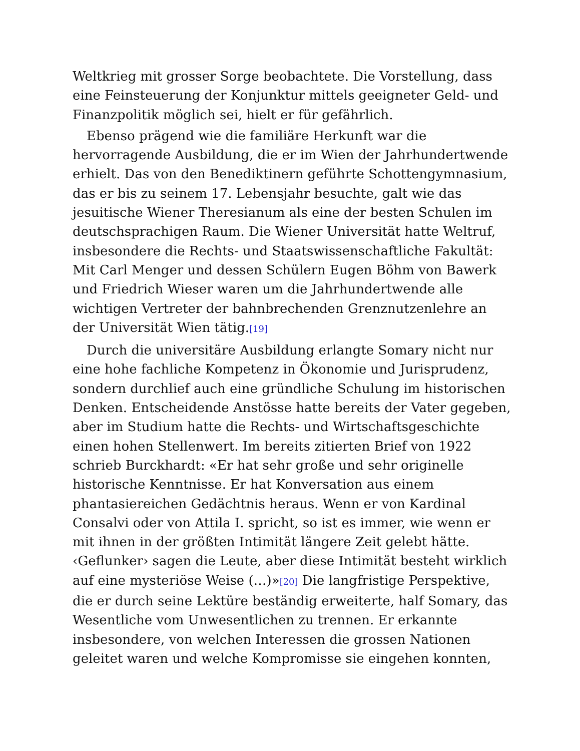Weltkrieg mit grosser Sorge beobachtete. Die Vorstellung, dass eine Feinsteuerung der Konjunktur mittels geeigneter Geld- und Finanzpolitik möglich sei, hielt er für gefährlich.
Ebenso prägend wie die familiäre Herkunft war die hervorragende Ausbildung, die er im Wien der Jahrhundertwende erhielt. Das von den Benediktinern geführte Schottengymnasium, das er bis zu seinem 17. Lebensjahr besuchte, galt wie das jesuitische Wiener Theresianum als eine der besten Schulen im deutschsprachigen Raum. Die Wiener Universität hatte Weltruf, insbesondere die Rechts- und Staatswissenschaftliche Fakultät: Mit Carl Menger und dessen Schülern Eugen Böhm von Bawerk und Friedrich Wieser waren um die Jahrhundertwende alle wichtigen Vertreter der bahnbrechenden Grenznutzenlehre an der Universität Wien tätig.<sup>[19]</sup>
Durch die universitäre Ausbildung erlangte Somary nicht nur eine hohe fachliche Kompetenz in Ökonomie und Jurisprudenz, sondern durchlief auch eine gründliche Schulung im historischen Denken. Entscheidende Anstösse hatte bereits der Vater gegeben, aber im Studium hatte die Rechts- und Wirtschaftsgeschichte einen hohen Stellenwert. Im bereits zitierten Brief von 1922 schrieb Burckhardt: «Er hat sehr große und sehr originelle historische Kenntnisse. Er hat Konversation aus einem phantasiereichen Gedächtnis heraus. Wenn er von Kardinal Consalvi oder von Attila I. spricht, so ist es immer, wie wenn er mit ihnen in der größten Intimität längere Zeit gelebt hätte. ‹Geflunker› sagen die Leute, aber diese Intimität besteht wirklich auf eine mysteriöse Weise (…)»<sup>[20]</sup> Die langfristige Perspektive, die er durch seine Lektüre beständig erweiterte, half Somary, das Wesentliche vom Unwesentlichen zu trennen. Er erkannte insbesondere, von welchen Interessen die grossen Nationen geleitet waren und welche Kompromisse sie eingehen konnten,